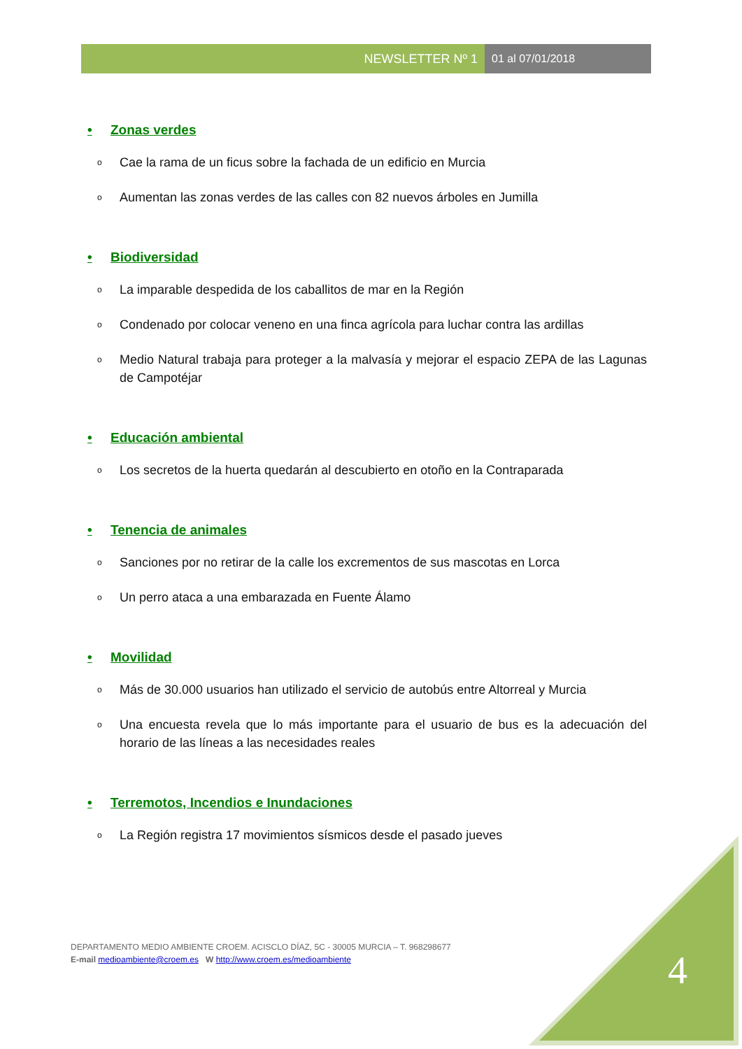NEWSLETTER Nº 1 01 al 07/01/2018
• Zonas verdes
o Cae la rama de un ficus sobre la fachada de un edificio en Murcia
o Aumentan las zonas verdes de las calles con 82 nuevos árboles en Jumilla
• Biodiversidad
o La imparable despedida de los caballitos de mar en la Región
o Condenado por colocar veneno en una finca agrícola para luchar contra las ardillas
o Medio Natural trabaja para proteger a la malvasía y mejorar el espacio ZEPA de las Lagunas de Campotéjar
• Educación ambiental
o Los secretos de la huerta quedarán al descubierto en otoño en la Contraparada
• Tenencia de animales
o Sanciones por no retirar de la calle los excrementos de sus mascotas en Lorca
o Un perro ataca a una embarazada en Fuente Álamo
• Movilidad
o Más de 30.000 usuarios han utilizado el servicio de autobús entre Altorreal y Murcia
o Una encuesta revela que lo más importante para el usuario de bus es la adecuación del horario de las líneas a las necesidades reales
• Terremotos, Incendios e Inundaciones
o La Región registra 17 movimientos sísmicos desde el pasado jueves
DEPARTAMENTO MEDIO AMBIENTE CROEM. ACISCLO DÍAZ, 5C - 30005 MURCIA – T. 968298677
E-mail medioambiente@croem.es W http://www.croem.es/medioambiente
4